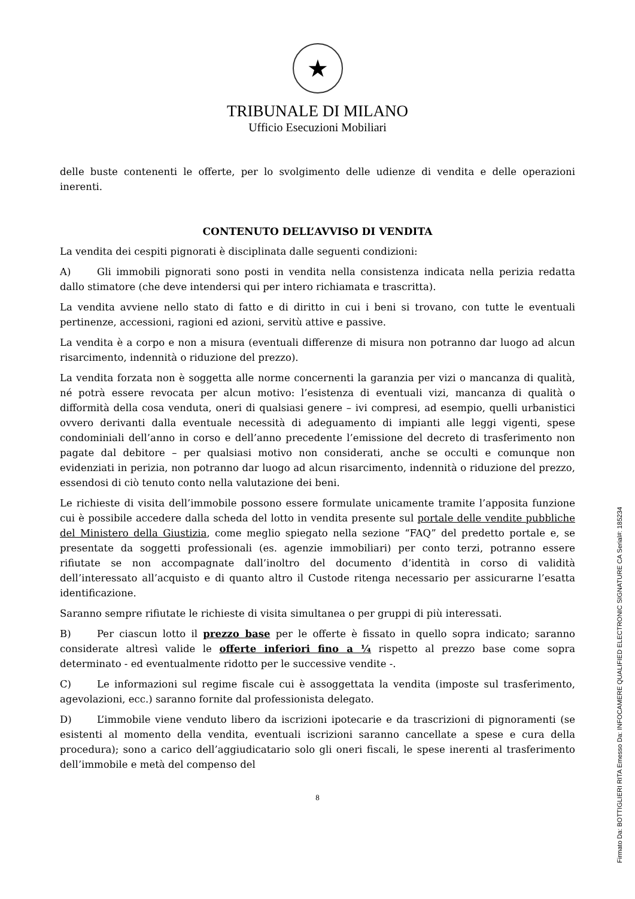★
TRIBUNALE DI MILANO
Ufficio Esecuzioni Mobiliari
delle buste contenenti le offerte, per lo svolgimento delle udienze di vendita e delle operazioni inerenti.
CONTENUTO DELL’AVVISO DI VENDITA
La vendita dei cespiti pignorati è disciplinata dalle seguenti condizioni:
A) Gli immobili pignorati sono posti in vendita nella consistenza indicata nella perizia redatta dallo stimatore (che deve intendersi qui per intero richiamata e trascritta).
La vendita avviene nello stato di fatto e di diritto in cui i beni si trovano, con tutte le eventuali pertinenze, accessioni, ragioni ed azioni, servitù attive e passive.
La vendita è a corpo e non a misura (eventuali differenze di misura non potranno dar luogo ad alcun risarcimento, indennità o riduzione del prezzo).
La vendita forzata non è soggetta alle norme concernenti la garanzia per vizi o mancanza di qualità, né potrà essere revocata per alcun motivo: l’esistenza di eventuali vizi, mancanza di qualità o difformità della cosa venduta, oneri di qualsiasi genere – ivi compresi, ad esempio, quelli urbanistici ovvero derivanti dalla eventuale necessità di adeguamento di impianti alle leggi vigenti, spese condominiali dell’anno in corso e dell’anno precedente l’emissione del decreto di trasferimento non pagate dal debitore – per qualsiasi motivo non considerati, anche se occulti e comunque non evidenziati in perizia, non potranno dar luogo ad alcun risarcimento, indennità o riduzione del prezzo, essendosi di ciò tenuto conto nella valutazione dei beni.
Le richieste di visita dell’immobile possono essere formulate unicamente tramite l’apposita funzione cui è possibile accedere dalla scheda del lotto in vendita presente sul portale delle vendite pubbliche del Ministero della Giustizia, come meglio spiegato nella sezione “FAQ” del predetto portale e, se presentate da soggetti professionali (es. agenzie immobiliari) per conto terzi, potranno essere rifiutate se non accompagnate dall’inoltro del documento d’identità in corso di validità dell’interessato all’acquisto e di quanto altro il Custode ritenga necessario per assicurarne l’esatta identificazione.
Saranno sempre rifiutate le richieste di visita simultanea o per gruppi di più interessati.
B) Per ciascun lotto il prezzo base per le offerte è fissato in quello sopra indicato; saranno considerate altresì valide le offerte inferiori fino a ¼ rispetto al prezzo base come sopra determinato - ed eventualmente ridotto per le successive vendite -.
C) Le informazioni sul regime fiscale cui è assoggettata la vendita (imposte sul trasferimento, agevolazioni, ecc.) saranno fornite dal professionista delegato.
D) L’immobile viene venduto libero da iscrizioni ipotecarie e da trascrizioni di pignoramenti (se esistenti al momento della vendita, eventuali iscrizioni saranno cancellate a spese e cura della procedura); sono a carico dell’aggiudicatario solo gli oneri fiscali, le spese inerenti al trasferimento dell’immobile e metà del compenso del
8
Firmato Da: BOTTIGLIERI RITA Emesso Da: INFOCAMERE QUALIFIED ELECTRONIC SIGNATURE CA Serial#: 185234